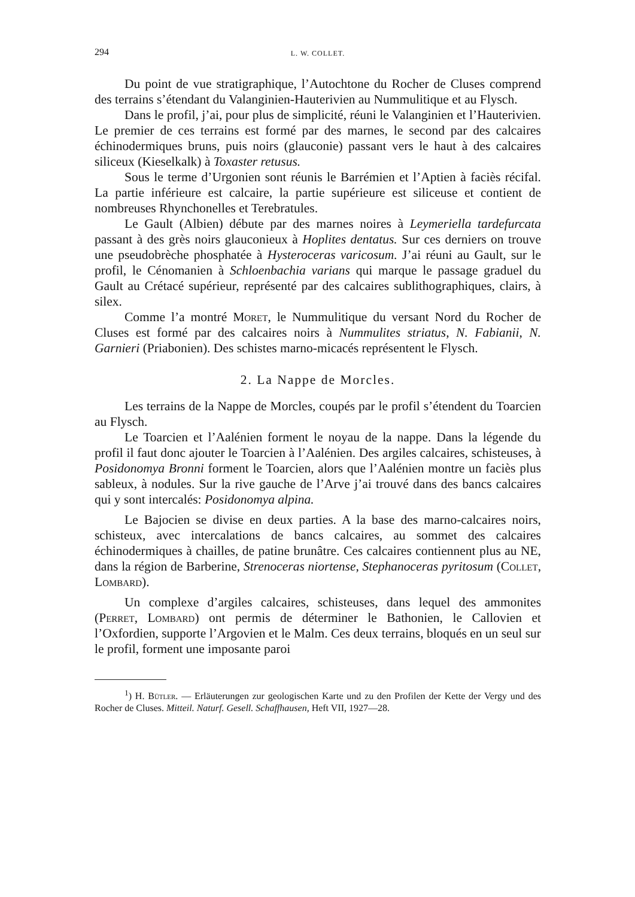294 L. W. COLLET.
Du point de vue stratigraphique, l’Autochtone du Rocher de Cluses comprend des terrains s’étendant du Valanginien-Hauterivien au Nummulitique et au Flysch.
Dans le profil, j’ai, pour plus de simplicité, réuni le Valanginien et l’Hauterivien. Le premier de ces terrains est formé par des marnes, le second par des calcaires échinodermiques bruns, puis noirs (glauconie) passant vers le haut à des calcaires siliceux (Kieselkalk) à Toxaster retusus.
Sous le terme d’Urgonien sont réunis le Barrémien et l’Aptien à faciès récifal. La partie inférieure est calcaire, la partie supérieure est siliceuse et contient de nombreuses Rhynchonelles et Terebratules.
Le Gault (Albien) débute par des marnes noires à Leymeriella tardefurcata passant à des grès noirs glauconieux à Hoplites dentatus. Sur ces derniers on trouve une pseudobrèche phosphatée à Hysteroceras varicosum. J’ai réuni au Gault, sur le profil, le Cénomanien à Schloenbachia varians qui marque le passage graduel du Gault au Crétacé supérieur, représenté par des calcaires sublithographiques, clairs, à silex.
Comme l’a montré Moret, le Nummulitique du versant Nord du Rocher de Cluses est formé par des calcaires noirs à Nummulites striatus, N. Fabianii, N. Garnieri (Priabonien). Des schistes marno-micacés représentent le Flysch.
2. La Nappe de Morcles.
Les terrains de la Nappe de Morcles, coupés par le profil s’étendent du Toarcien au Flysch.
Le Toarcien et l’Aalénien forment le noyau de la nappe. Dans la légende du profil il faut donc ajouter le Toarcien à l’Aalénien. Des argiles calcaires, schisteuses, à Posidonomya Bronni forment le Toarcien, alors que l’Aalénien montre un faciès plus sableux, à nodules. Sur la rive gauche de l’Arve j’ai trouvé dans des bancs calcaires qui y sont intercalés: Posidonomya alpina.
Le Bajocien se divise en deux parties. A la base des marno-calcaires noirs, schisteux, avec intercalations de bancs calcaires, au sommet des calcaires échinodermiques à chailles, de patine brunâtre. Ces calcaires contiennent plus au NE, dans la région de Barberine, Strenoceras niortense, Stephanoceras pyritosum (Collet, Lombard).
Un complexe d’argiles calcaires, schisteuses, dans lequel des ammonites (Perret, Lombard) ont permis de déterminer le Bathonien, le Callovien et l’Oxfordien, supporte l’Argovien et le Malm. Ces deux terrains, bloqués en un seul sur le profil, forment une imposante paroi
<sup>1</sup>) H. Bütler. — Erläuterungen zur geologischen Karte und zu den Profilen der Kette der Vergy und des Rocher de Cluses. Mitteil. Naturf. Gesell. Schaffhausen, Heft VII, 1927—28.